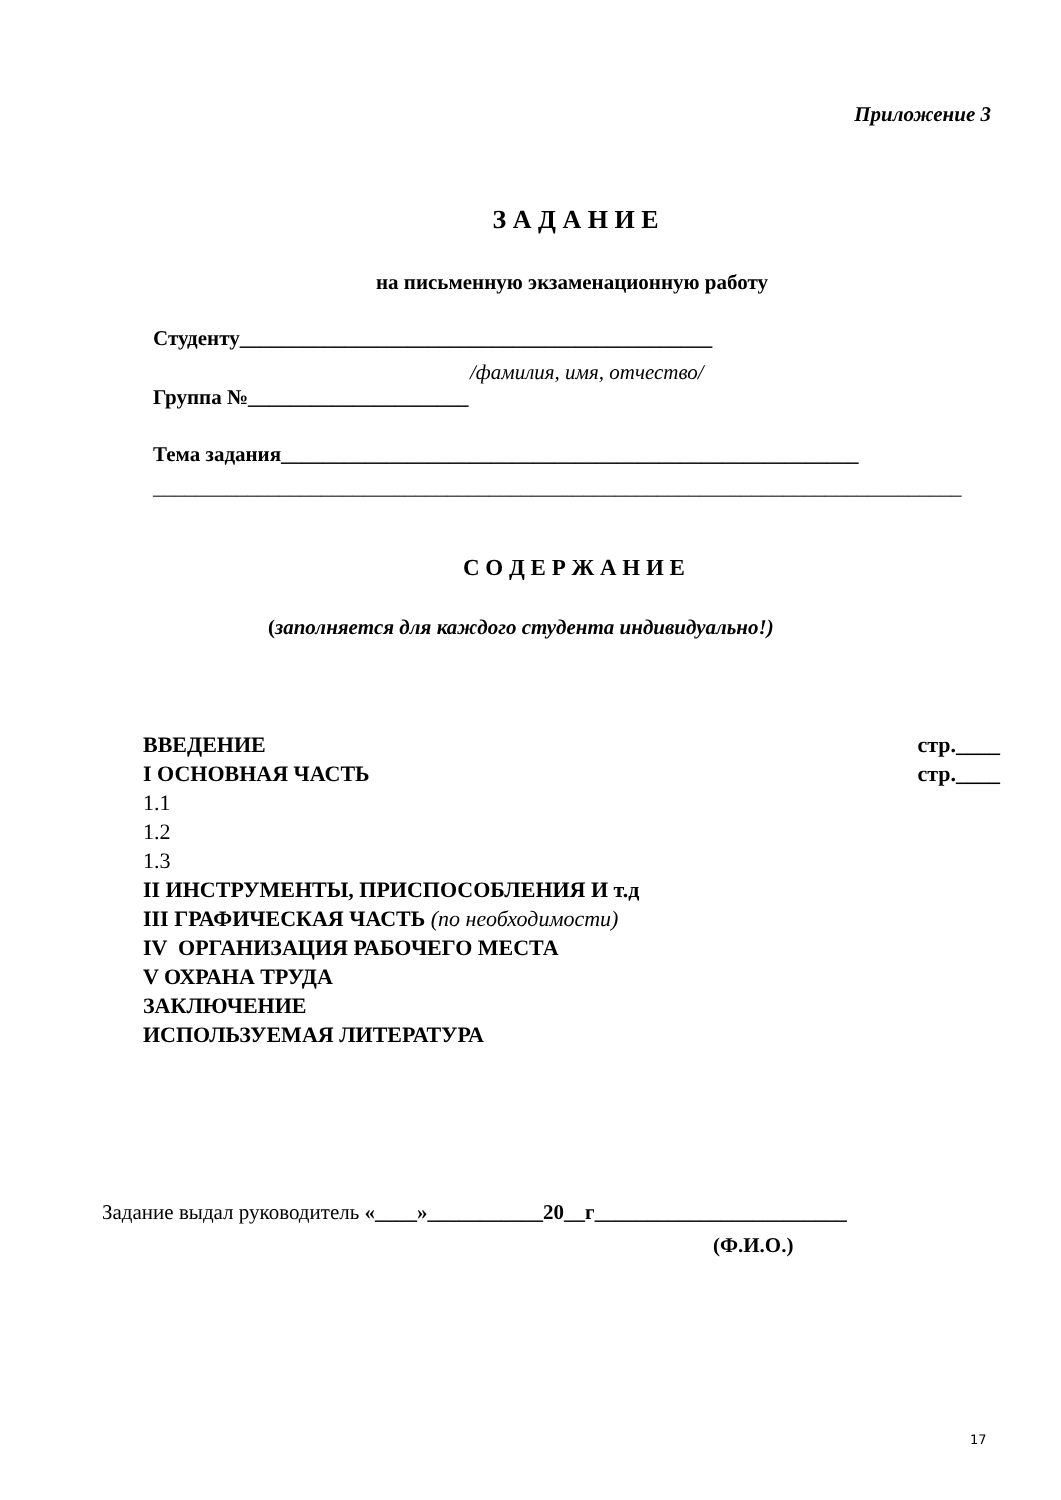Приложение 3
З А Д А Н И Е
на письменную экзаменационную работу
Студенту_____________________________________________
/фамилия, имя, отчество/
Группа №_____________________
Тема задания_______________________________________________________
_____________________________________________________________________________
С О Д Е Р Ж А Н И Е
(заполняется для каждого студента индивидуально!)
ВВЕДЕНИЕ стр.____
I ОСНОВНАЯ ЧАСТЬ стр.____
1.1
1.2
1.3
II ИНСТРУМЕНТЫ, ПРИСПОСОБЛЕНИЯ И т.д
III ГРАФИЧЕСКАЯ ЧАСТЬ (по необходимости)
IV ОРГАНИЗАЦИЯ РАБОЧЕГО МЕСТА
V ОХРАНА ТРУДА
ЗАКЛЮЧЕНИЕ
ИСПОЛЬЗУЕМАЯ ЛИТЕРАТУРА
Задание выдал руководитель «____»___________20__г________________________
(Ф.И.О.)
17